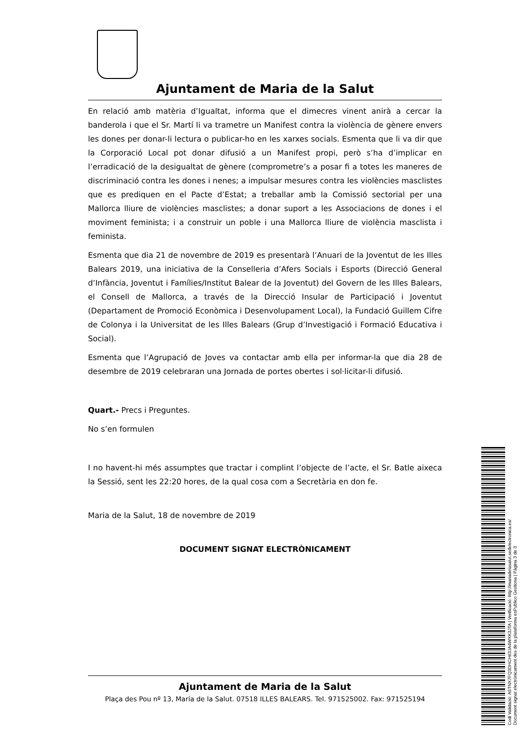Ajuntament de Maria de la Salut
En relació amb matèria d’Igualtat, informa que el dimecres vinent anirà a cercar la banderola i que el Sr. Martí li va trametre un Manifest contra la violència de gènere envers les dones per donar-li lectura o publicar-ho en les xarxes socials. Esmenta que li va dir que la Corporació Local pot donar difusió a un Manifest propi, però s’ha d’implicar en l’erradicació de la desigualtat de gènere (comprometre’s a posar fi a totes les maneres de discriminació contra les dones i nenes; a impulsar mesures contra les violències masclistes que es prediquen en el Pacte d’Estat; a treballar amb la Comissió sectorial per una Mallorca lliure de violències masclistes; a donar suport a les Associacions de dones i el moviment feminista; i a construir un poble i una Mallorca lliure de violència masclista i feminista.
Esmenta que dia 21 de novembre de 2019 es presentarà l’Anuari de la Joventut de les Illes Balears 2019, una iniciativa de la Conselleria d’Afers Socials i Esports (Direcció General d’Infància, Joventut i Famílies/Institut Balear de la Joventut) del Govern de les Illes Balears, el Consell de Mallorca, a través de la Direcció Insular de Participació i Joventut (Departament de Promoció Econòmica i Desenvolupament Local), la Fundació Guillem Cifre de Colonya i la Universitat de les Illes Balears (Grup d’Investigació i Formació Educativa i Social).
Esmenta que l’Agrupació de Joves va contactar amb ella per informar-la que dia 28 de desembre de 2019 celebraran una Jornada de portes obertes i sol·licitar-li difusió.
Quart.- Precs i Preguntes.
No s’en formulen
I no havent-hi més assumptes que tractar i complint l’objecte de l’acte, el Sr. Batle aixeca la Sessió, sent les 22:20 hores, de la qual cosa com a Secretària en don fe.
Maria de la Salut, 18 de novembre de 2019
DOCUMENT SIGNAT ELECTRÒNICAMENT
Ajuntament de Maria de la Salut
Plaça des Pou nº 13, María de la Salut. 07518 ILLES BALEARS. Tel. 971525002. Fax: 971525194
Codi Validació: A5TNX7FQ3DHCH63JA4WXK3JTA | Verificació: http://mariadelasalut.sedelectronica.es/
Document signat electrònicament des de la plataforma esPublico Gestiona | Pàgina 3 de 3